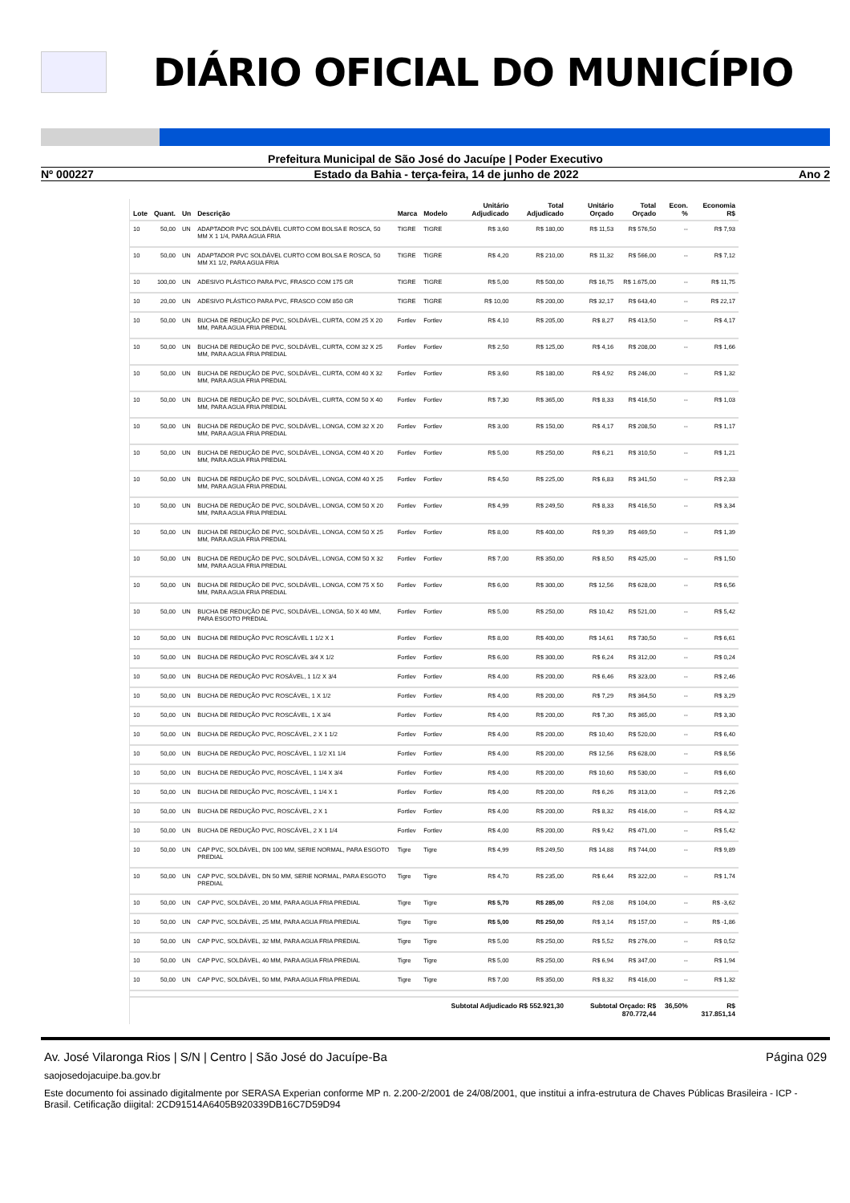DIÁRIO OFICIAL DO MUNICÍPIO
Prefeitura Municipal de São José do Jacuípe | Poder Executivo
Nº 000227 Estado da Bahia - terça-feira, 14 de junho de 2022 Ano 2
| Lote | Quant. | Un | Descrição | Marca | Modelo | Unitário Adjudicado | Total Adjudicado | Unitário Orçado | Total Orçado | Econ. % | Economia R$ |
| --- | --- | --- | --- | --- | --- | --- | --- | --- | --- | --- | --- |
| 10 | 50,00 | UN | ADAPTADOR PVC SOLDÁVEL CURTO COM BOLSA E ROSCA, 50 MM X 1 1/4, PARA AGUA FRIA | TIGRE | TIGRE | R$ 3,60 | R$ 180,00 | R$ 11,53 | R$ 576,50 | -- | R$ 7,93 |
| 10 | 50,00 | UN | ADAPTADOR PVC SOLDÁVEL CURTO COM BOLSA E ROSCA, 50 MM X1 1/2, PARA AGUA FRIA | TIGRE | TIGRE | R$ 4,20 | R$ 210,00 | R$ 11,32 | R$ 566,00 | -- | R$ 7,12 |
| 10 | 100,00 | UN | ADESIVO PLÁSTICO PARA PVC, FRASCO COM 175 GR | TIGRE | TIGRE | R$ 5,00 | R$ 500,00 | R$ 16,75 | R$ 1.675,00 | -- | R$ 11,75 |
| 10 | 20,00 | UN | ADESIVO PLÁSTICO PARA PVC, FRASCO COM 850 GR | TIGRE | TIGRE | R$ 10,00 | R$ 200,00 | R$ 32,17 | R$ 643,40 | -- | R$ 22,17 |
| 10 | 50,00 | UN | BUCHA DE REDUÇÃO DE PVC, SOLDÁVEL, CURTA, COM 25 X 20 MM, PARA AGUA FRIA PREDIAL | Fortlev | Fortlev | R$ 4,10 | R$ 205,00 | R$ 8,27 | R$ 413,50 | -- | R$ 4,17 |
| 10 | 50,00 | UN | BUCHA DE REDUÇÃO DE PVC, SOLDÁVEL, CURTA, COM 32 X 25 MM, PARA AGUA FRIA PREDIAL | Fortlev | Fortlev | R$ 2,50 | R$ 125,00 | R$ 4,16 | R$ 208,00 | -- | R$ 1,66 |
| 10 | 50,00 | UN | BUCHA DE REDUÇÃO DE PVC, SOLDÁVEL, CURTA, COM 40 X 32 MM, PARA AGUA FRIA PREDIAL | Fortlev | Fortlev | R$ 3,60 | R$ 180,00 | R$ 4,92 | R$ 246,00 | -- | R$ 1,32 |
| 10 | 50,00 | UN | BUCHA DE REDUÇÃO DE PVC, SOLDÁVEL, CURTA, COM 50 X 40 MM, PARA AGUA FRIA PREDIAL | Fortlev | Fortlev | R$ 7,30 | R$ 365,00 | R$ 8,33 | R$ 416,50 | -- | R$ 1,03 |
| 10 | 50,00 | UN | BUCHA DE REDUÇÃO DE PVC, SOLDÁVEL, LONGA, COM 32 X 20 MM, PARA AGUA FRIA PREDIAL | Fortlev | Fortlev | R$ 3,00 | R$ 150,00 | R$ 4,17 | R$ 208,50 | -- | R$ 1,17 |
| 10 | 50,00 | UN | BUCHA DE REDUÇÃO DE PVC, SOLDÁVEL, LONGA, COM 40 X 20 MM, PARA AGUA FRIA PREDIAL | Fortlev | Fortlev | R$ 5,00 | R$ 250,00 | R$ 6,21 | R$ 310,50 | -- | R$ 1,21 |
| 10 | 50,00 | UN | BUCHA DE REDUÇÃO DE PVC, SOLDÁVEL, LONGA, COM 40 X 25 MM, PARA AGUA FRIA PREDIAL | Fortlev | Fortlev | R$ 4,50 | R$ 225,00 | R$ 6,83 | R$ 341,50 | -- | R$ 2,33 |
| 10 | 50,00 | UN | BUCHA DE REDUÇÃO DE PVC, SOLDÁVEL, LONGA, COM 50 X 20 MM, PARA AGUA FRIA PREDIAL | Fortlev | Fortlev | R$ 4,99 | R$ 249,50 | R$ 8,33 | R$ 416,50 | -- | R$ 3,34 |
| 10 | 50,00 | UN | BUCHA DE REDUÇÃO DE PVC, SOLDÁVEL, LONGA, COM 50 X 25 MM, PARA AGUA FRIA PREDIAL | Fortlev | Fortlev | R$ 8,00 | R$ 400,00 | R$ 9,39 | R$ 469,50 | -- | R$ 1,39 |
| 10 | 50,00 | UN | BUCHA DE REDUÇÃO DE PVC, SOLDÁVEL, LONGA, COM 50 X 32 MM, PARA AGUA FRIA PREDIAL | Fortlev | Fortlev | R$ 7,00 | R$ 350,00 | R$ 8,50 | R$ 425,00 | -- | R$ 1,50 |
| 10 | 50,00 | UN | BUCHA DE REDUÇÃO DE PVC, SOLDÁVEL, LONGA, COM 75 X 50 MM, PARA AGUA FRIA PREDIAL | Fortlev | Fortlev | R$ 6,00 | R$ 300,00 | R$ 12,56 | R$ 628,00 | -- | R$ 6,56 |
| 10 | 50,00 | UN | BUCHA DE REDUÇÃO DE PVC, SOLDÁVEL, LONGA, 50 X 40 MM, PARA ESGOTO PREDIAL | Fortlev | Fortlev | R$ 5,00 | R$ 250,00 | R$ 10,42 | R$ 521,00 | -- | R$ 5,42 |
| 10 | 50,00 | UN | BUCHA DE REDUÇÃO PVC ROSCÁVEL 1 1/2 X 1 | Fortlev | Fortlev | R$ 8,00 | R$ 400,00 | R$ 14,61 | R$ 730,50 | -- | R$ 6,61 |
| 10 | 50,00 | UN | BUCHA DE REDUÇÃO PVC ROSCÁVEL 3/4 X 1/2 | Fortlev | Fortlev | R$ 6,00 | R$ 300,00 | R$ 6,24 | R$ 312,00 | -- | R$ 0,24 |
| 10 | 50,00 | UN | BUCHA DE REDUÇÃO PVC ROSÁVEL, 1 1/2 X 3/4 | Fortlev | Fortlev | R$ 4,00 | R$ 200,00 | R$ 6,46 | R$ 323,00 | -- | R$ 2,46 |
| 10 | 50,00 | UN | BUCHA DE REDUÇÃO PVC ROSCÁVEL, 1 X 1/2 | Fortlev | Fortlev | R$ 4,00 | R$ 200,00 | R$ 7,29 | R$ 364,50 | -- | R$ 3,29 |
| 10 | 50,00 | UN | BUCHA DE REDUÇÃO PVC ROSCÁVEL, 1 X 3/4 | Fortlev | Fortlev | R$ 4,00 | R$ 200,00 | R$ 7,30 | R$ 365,00 | -- | R$ 3,30 |
| 10 | 50,00 | UN | BUCHA DE REDUÇÃO PVC, ROSCÁVEL, 2 X 1 1/2 | Fortlev | Fortlev | R$ 4,00 | R$ 200,00 | R$ 10,40 | R$ 520,00 | -- | R$ 6,40 |
| 10 | 50,00 | UN | BUCHA DE REDUÇÃO PVC, ROSCÁVEL, 1 1/2 X1 1/4 | Fortlev | Fortlev | R$ 4,00 | R$ 200,00 | R$ 12,56 | R$ 628,00 | -- | R$ 8,56 |
| 10 | 50,00 | UN | BUCHA DE REDUÇÃO PVC, ROSCÁVEL, 1 1/4 X 3/4 | Fortlev | Fortlev | R$ 4,00 | R$ 200,00 | R$ 10,60 | R$ 530,00 | -- | R$ 6,60 |
| 10 | 50,00 | UN | BUCHA DE REDUÇÃO PVC, ROSCÁVEL, 1 1/4 X 1 | Fortlev | Fortlev | R$ 4,00 | R$ 200,00 | R$ 6,26 | R$ 313,00 | -- | R$ 2,26 |
| 10 | 50,00 | UN | BUCHA DE REDUÇÃO PVC, ROSCÁVEL, 2 X 1 | Fortlev | Fortlev | R$ 4,00 | R$ 200,00 | R$ 8,32 | R$ 416,00 | -- | R$ 4,32 |
| 10 | 50,00 | UN | BUCHA DE REDUÇÃO PVC, ROSCÁVEL, 2 X 1 1/4 | Fortlev | Fortlev | R$ 4,00 | R$ 200,00 | R$ 9,42 | R$ 471,00 | -- | R$ 5,42 |
| 10 | 50,00 | UN | CAP PVC, SOLDÁVEL, DN 100 MM, SERIE NORMAL, PARA ESGOTO PREDIAL | Tigre | Tigre | R$ 4,99 | R$ 249,50 | R$ 14,88 | R$ 744,00 | -- | R$ 9,89 |
| 10 | 50,00 | UN | CAP PVC, SOLDÁVEL, DN 50 MM, SERIE NORMAL, PARA ESGOTO PREDIAL | Tigre | Tigre | R$ 4,70 | R$ 235,00 | R$ 6,44 | R$ 322,00 | -- | R$ 1,74 |
| 10 | 50,00 | UN | CAP PVC, SOLDÁVEL, 20 MM, PARA AGUA FRIA PREDIAL | Tigre | Tigre | R$ 5,70 | R$ 285,00 | R$ 2,08 | R$ 104,00 | -- | R$ -3,62 |
| 10 | 50,00 | UN | CAP PVC, SOLDÁVEL, 25 MM, PARA AGUA FRIA PREDIAL | Tigre | Tigre | R$ 5,00 | R$ 250,00 | R$ 3,14 | R$ 157,00 | -- | R$ -1,86 |
| 10 | 50,00 | UN | CAP PVC, SOLDÁVEL, 32 MM, PARA AGUA FRIA PREDIAL | Tigre | Tigre | R$ 5,00 | R$ 250,00 | R$ 5,52 | R$ 276,00 | -- | R$ 0,52 |
| 10 | 50,00 | UN | CAP PVC, SOLDÁVEL, 40 MM, PARA AGUA FRIA PREDIAL | Tigre | Tigre | R$ 5,00 | R$ 250,00 | R$ 6,94 | R$ 347,00 | -- | R$ 1,94 |
| 10 | 50,00 | UN | CAP PVC, SOLDÁVEL, 50 MM, PARA AGUA FRIA PREDIAL | Tigre | Tigre | R$ 7,00 | R$ 350,00 | R$ 8,32 | R$ 416,00 | -- | R$ 1,32 |
| Subtotal Adjudicado R$ 552.921,30 | | | | | | | | Subtotal Orçado: R$ 870.772,44 | | 36,50% | R$ 317.851,14 |
Av. José Vilaronga Rios | S/N | Centro | São José do Jacuípe-Ba Página 029
saojosedojacuipe.ba.gov.br
Este documento foi assinado digitalmente por SERASA Experian conforme MP n. 2.200-2/2001 de 24/08/2001, que institui a infra-estrutura de Chaves Públicas Brasileira - ICP - Brasil. Cetificação diigital: 2CD91514A6405B920339DB16C7D59D94